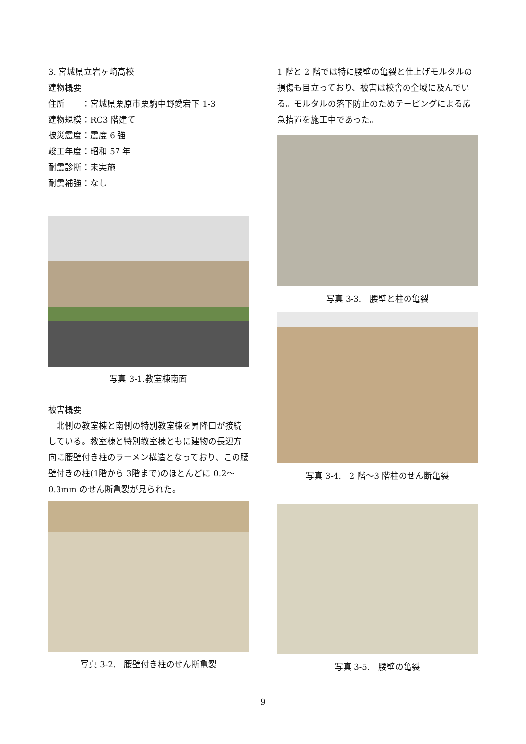3. 宮城県立岩ヶ崎高校
建物概要
住所　　：宮城県栗原市栗駒中野愛宕下 1-3
建物規模：RC3 階建て
被災震度：震度 6 強
竣工年度：昭和 57 年
耐震診断：未実施
耐震補強：なし
写真 3-1.教室棟南面
被害概要
　北側の教室棟と南側の特別教室棟を昇降口が接続している。教室棟と特別教室棟ともに建物の長辺方向に腰壁付き柱のラーメン構造となっており、この腰壁付きの柱(1階から 3階まで)のほとんどに 0.2～0.3mm のせん断亀裂が見られた。
写真 3-2.　腰壁付き柱のせん断亀裂
1 階と 2 階では特に腰壁の亀裂と仕上げモルタルの損傷も目立っており、被害は校舎の全域に及んでいる。モルタルの落下防止のためテーピングによる応急措置を施工中であった。
写真 3-3.　腰壁と柱の亀裂
写真 3-4.　2 階～3 階柱のせん断亀裂
写真 3-5.　腰壁の亀裂
9